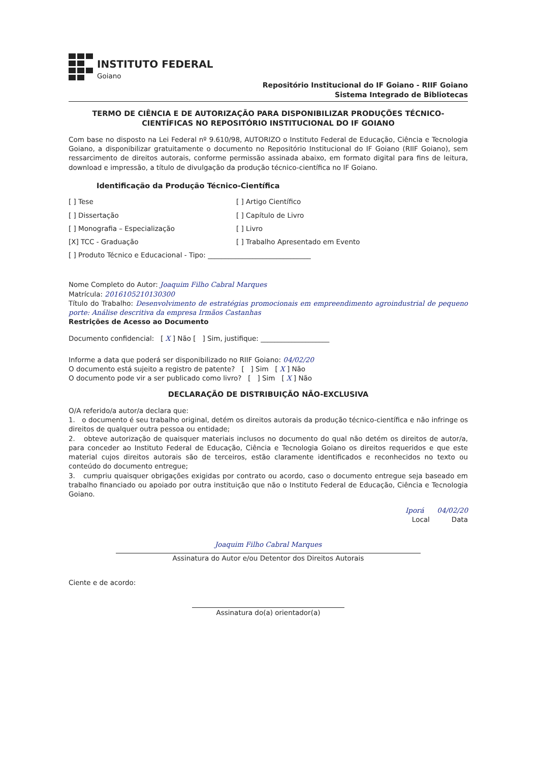INSTITUTO FEDERAL
Goiano
Repositório Institucional do IF Goiano - RIIF Goiano
Sistema Integrado de Bibliotecas
TERMO DE CIÊNCIA E DE AUTORIZAÇÃO PARA DISPONIBILIZAR PRODUÇÕES TÉCNICO-CIENTÍFICAS NO REPOSITÓRIO INSTITUCIONAL DO IF GOIANO
Com base no disposto na Lei Federal nº 9.610/98, AUTORIZO o Instituto Federal de Educação, Ciência e Tecnologia Goiano, a disponibilizar gratuitamente o documento no Repositório Institucional do IF Goiano (RIIF Goiano), sem ressarcimento de direitos autorais, conforme permissão assinada abaixo, em formato digital para fins de leitura, download e impressão, a título de divulgação da produção técnico-científica no IF Goiano.
Identificação da Produção Técnico-Científica
[ ] Tese
[ ] Dissertação
[ ] Monografia – Especialização
[X] TCC - Graduação
[ ] Artigo Científico
[ ] Capítulo de Livro
[ ] Livro
[ ] Trabalho Apresentado em Evento
[ ] Produto Técnico e Educacional - Tipo: ______________________________
Nome Completo do Autor: Joaquim Filho Cabral Marques
Matrícula: 2016105210130300
Título do Trabalho: Desenvolvimento de estratégias promocionais em empreendimento agroindustrial de pequeno porte: Análise descritiva da empresa Irmãos Castanhas
Restrições de Acesso ao Documento
Documento confidencial: [ X ] Não [ ] Sim, justifique: ____________________
Informe a data que poderá ser disponibilizado no RIIF Goiano: 04/02/20
O documento está sujeito a registro de patente? [ ] Sim [ X ] Não
O documento pode vir a ser publicado como livro? [ ] Sim [ X ] Não
DECLARAÇÃO DE DISTRIBUIÇÃO NÃO-EXCLUSIVA
O/A referido/a autor/a declara que:
1. o documento é seu trabalho original, detém os direitos autorais da produção técnico-científica e não infringe os direitos de qualquer outra pessoa ou entidade;
2. obteve autorização de quaisquer materiais inclusos no documento do qual não detém os direitos de autor/a, para conceder ao Instituto Federal de Educação, Ciência e Tecnologia Goiano os direitos requeridos e que este material cujos direitos autorais são de terceiros, estão claramente identificados e reconhecidos no texto ou conteúdo do documento entregue;
3. cumpriu quaisquer obrigações exigidas por contrato ou acordo, caso o documento entregue seja baseado em trabalho financiado ou apoiado por outra instituição que não o Instituto Federal de Educação, Ciência e Tecnologia Goiano.
Iporá 04/02/20
Local Data
Joaquim Filho Cabral Marques
Assinatura do Autor e/ou Detentor dos Direitos Autorais
Ciente e de acordo:
Assinatura do(a) orientador(a)